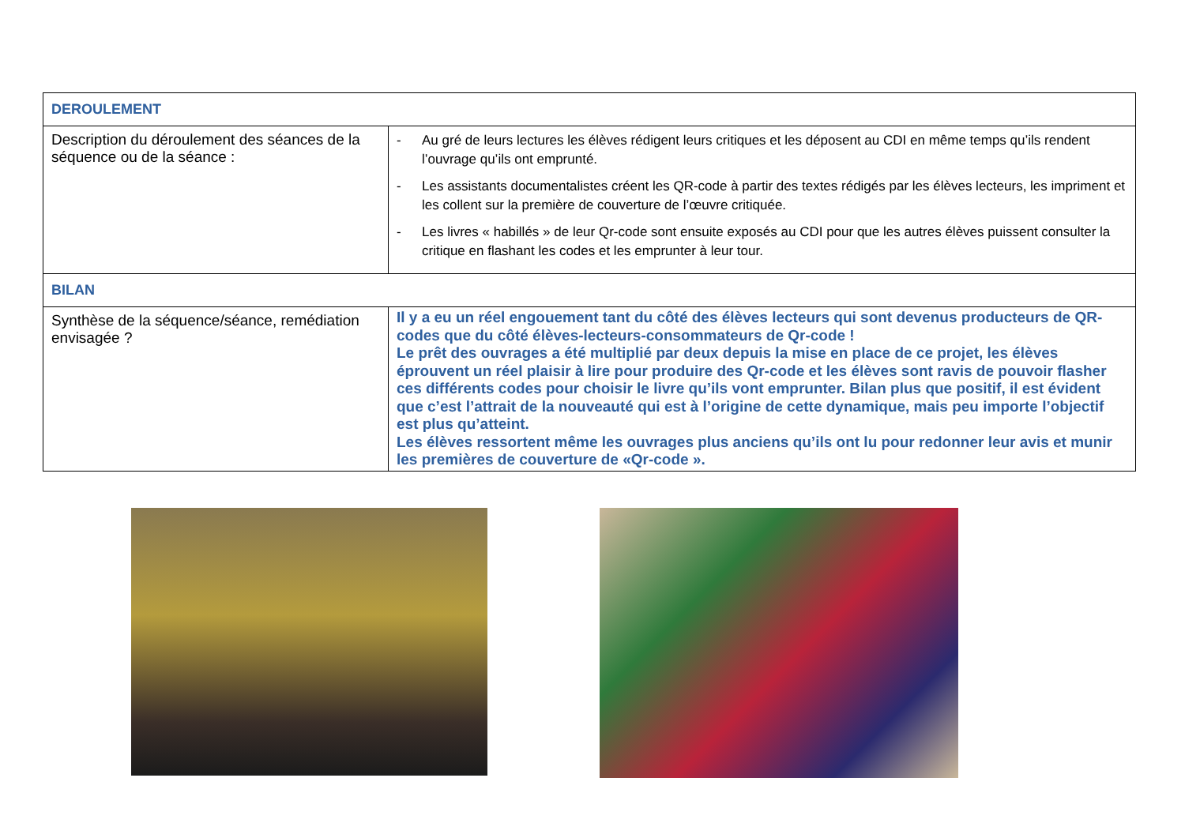| DEROULEMENT | |
| Description du déroulement des séances de la séquence ou de la séance : | - Au gré de leurs lectures les élèves rédigent leurs critiques et les déposent au CDI en même temps qu’ils rendent l’ouvrage qu’ils ont emprunté. - Les assistants documentalistes créent les QR-code à partir des textes rédigés par les élèves lecteurs, les impriment et les collent sur la première de couverture de l’œuvre critiquée. - Les livres « habillés » de leur Qr-code sont ensuite exposés au CDI pour que les autres élèves puissent consulter la critique en flashant les codes et les emprunter à leur tour. |
| BILAN | |
| Synthèse de la séquence/séance, remédiation envisagée ? | Il y a eu un réel engouement tant du côté des élèves lecteurs qui sont devenus producteurs de QR-codes que du côté élèves-lecteurs-consommateurs de Qr-code ! Le prêt des ouvrages a été multiplié par deux depuis la mise en place de ce projet, les élèves éprouvent un réel plaisir à lire pour produire des Qr-code et les élèves sont ravis de pouvoir flasher ces différents codes pour choisir le livre qu’ils vont emprunter. Bilan plus que positif, il est évident que c’est l’attrait de la nouveauté qui est à l’origine de cette dynamique, mais peu importe l’objectif est plus qu’atteint. Les élèves ressortent même les ouvrages plus anciens qu’ils ont lu pour redonner leur avis et munir les premières de couverture de «Qr-code ». |